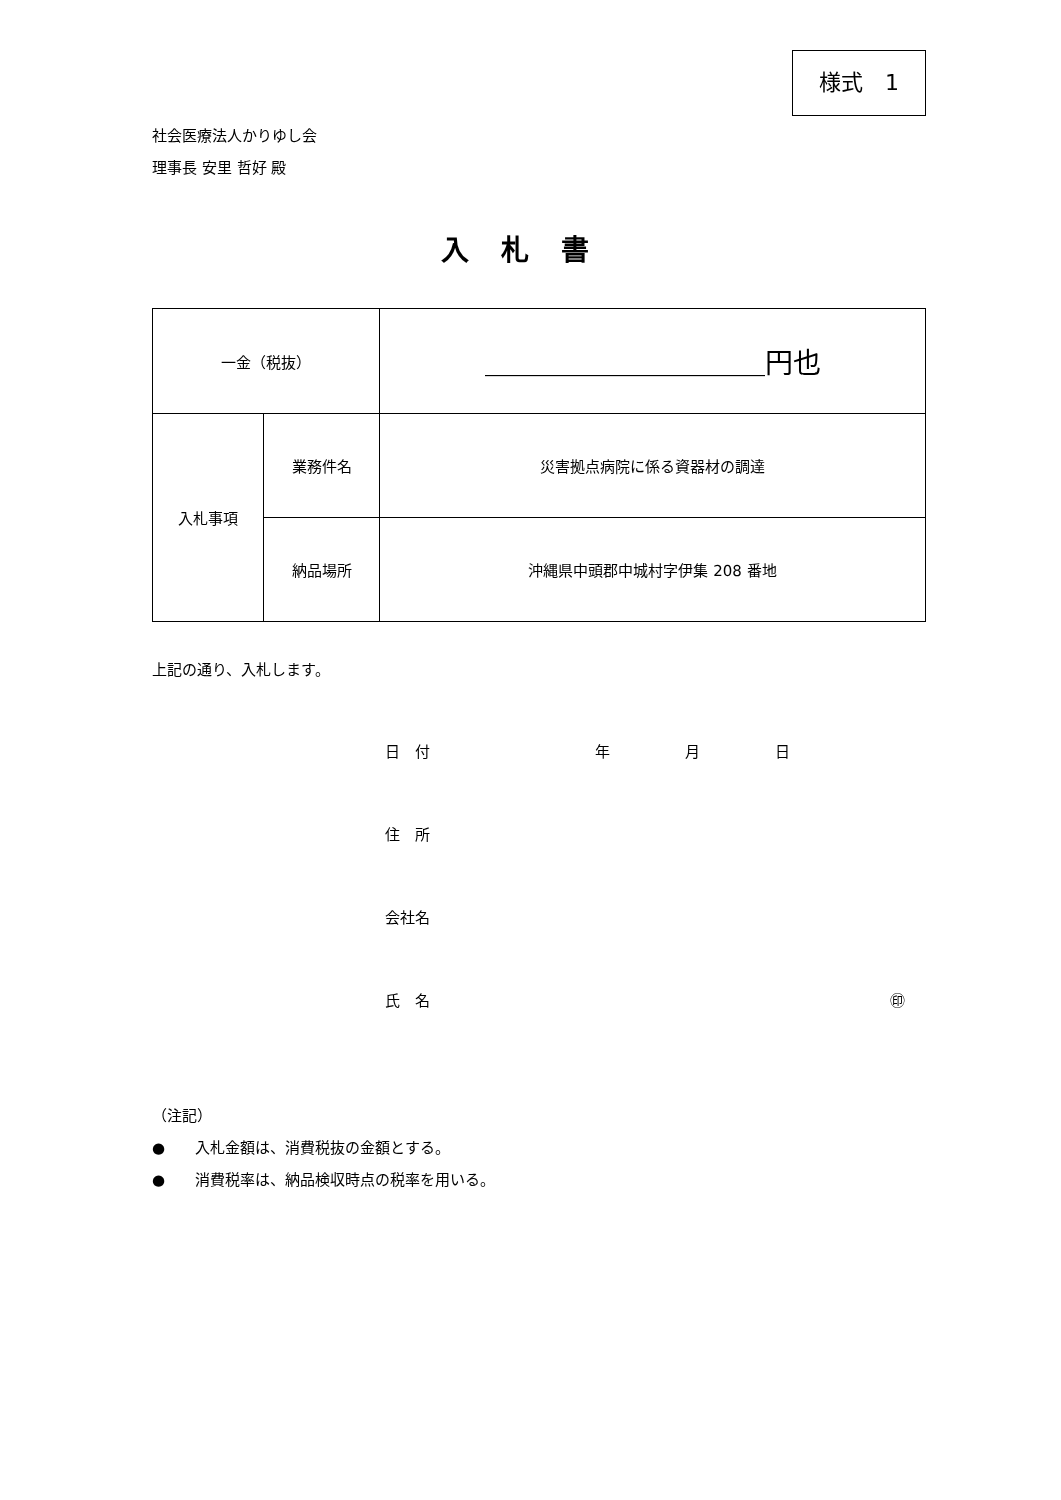様式　1
社会医療法人かりゆし会
理事長 安里 哲好 殿
入札書
| 一金（税抜） | | ＿＿＿＿＿＿＿＿＿＿円也 |
| 入札事項 | 業務件名 | 災害拠点病院に係る資器材の調達 |
| | 納品場所 | 沖縄県中頭郡中城村字伊集 208 番地 |
上記の通り、入札します。
日　付 年 月 日
住　所
会社名
氏　名 ㊞
（注記）
●　　入札金額は、消費税抜の金額とする。
●　　消費税率は、納品検収時点の税率を用いる。